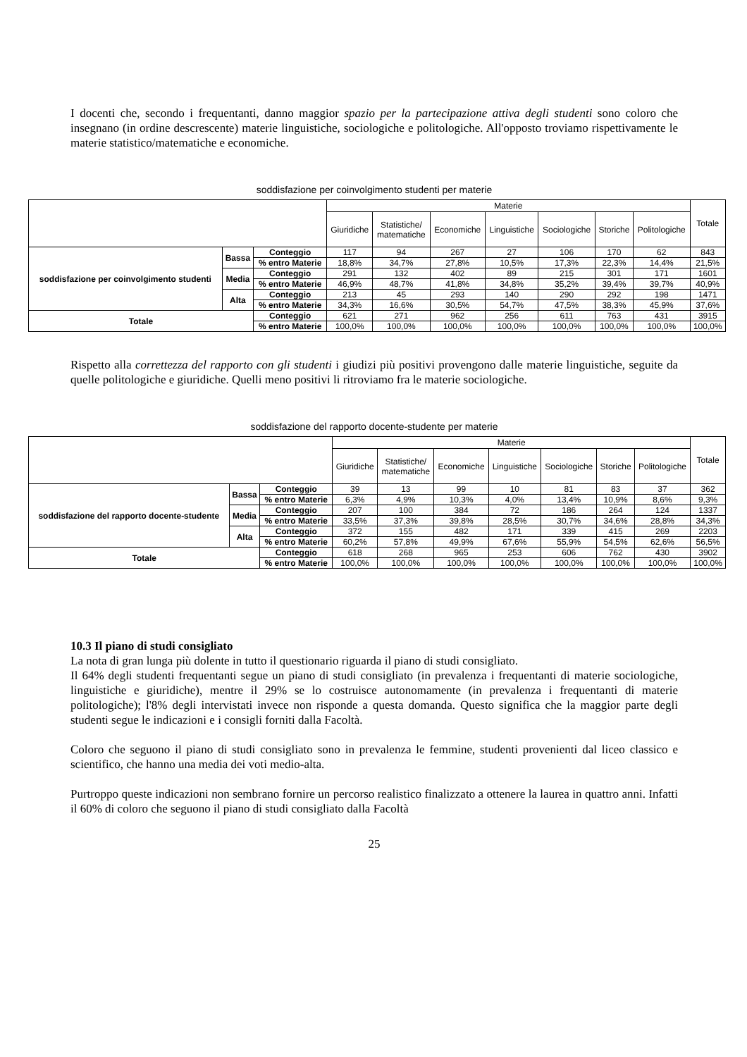I docenti che, secondo i frequentanti, danno maggior spazio per la partecipazione attiva degli studenti sono coloro che insegnano (in ordine descrescente) materie linguistiche, sociologiche e politologiche. All'opposto troviamo rispettivamente le materie statistico/matematiche e economiche.
soddisfazione per coinvolgimento studenti per materie
| | | | Materie | | | | | | | Totale |
| | | | Giuridiche | Statistiche/ matematiche | Economiche | Linguistiche | Sociologiche | Storiche | Politologiche | |
| soddisfazione per coinvolgimento studenti | Bassa | Conteggio | 117 | 94 | 267 | 27 | 106 | 170 | 62 | 843 |
| | | % entro Materie | 18,8% | 34,7% | 27,8% | 10,5% | 17,3% | 22,3% | 14,4% | 21,5% |
| | Media | Conteggio | 291 | 132 | 402 | 89 | 215 | 301 | 171 | 1601 |
| | | % entro Materie | 46,9% | 48,7% | 41,8% | 34,8% | 35,2% | 39,4% | 39,7% | 40,9% |
| | Alta | Conteggio | 213 | 45 | 293 | 140 | 290 | 292 | 198 | 1471 |
| | | % entro Materie | 34,3% | 16,6% | 30,5% | 54,7% | 47,5% | 38,3% | 45,9% | 37,6% |
| Totale | | Conteggio | 621 | 271 | 962 | 256 | 611 | 763 | 431 | 3915 |
| | | % entro Materie | 100,0% | 100,0% | 100,0% | 100,0% | 100,0% | 100,0% | 100,0% | 100,0% |
Rispetto alla correttezza del rapporto con gli studenti i giudizi più positivi provengono dalle materie linguistiche, seguite da quelle politologiche e giuridiche. Quelli meno positivi li ritroviamo fra le materie sociologiche.
soddisfazione del rapporto docente-studente per materie
| | | | Materie | | | | | | | Totale |
| | | | Giuridiche | Statistiche/ matematiche | Economiche | Linguistiche | Sociologiche | Storiche | Politologiche | |
| soddisfazione del rapporto docente-studente | Bassa | Conteggio | 39 | 13 | 99 | 10 | 81 | 83 | 37 | 362 |
| | | % entro Materie | 6,3% | 4,9% | 10,3% | 4,0% | 13,4% | 10,9% | 8,6% | 9,3% |
| | Media | Conteggio | 207 | 100 | 384 | 72 | 186 | 264 | 124 | 1337 |
| | | % entro Materie | 33,5% | 37,3% | 39,8% | 28,5% | 30,7% | 34,6% | 28,8% | 34,3% |
| | Alta | Conteggio | 372 | 155 | 482 | 171 | 339 | 415 | 269 | 2203 |
| | | % entro Materie | 60,2% | 57,8% | 49,9% | 67,6% | 55,9% | 54,5% | 62,6% | 56,5% |
| Totale | | Conteggio | 618 | 268 | 965 | 253 | 606 | 762 | 430 | 3902 |
| | | % entro Materie | 100,0% | 100,0% | 100,0% | 100,0% | 100,0% | 100,0% | 100,0% | 100,0% |
10.3 Il piano di studi consigliato
La nota di gran lunga più dolente in tutto il questionario riguarda il piano di studi consigliato.
Il 64% degli studenti frequentanti segue un piano di studi consigliato (in prevalenza i frequentanti di materie sociologiche, linguistiche e giuridiche), mentre il 29% se lo costruisce autonomamente (in prevalenza i frequentanti di materie politologiche); l'8% degli intervistati invece non risponde a questa domanda. Questo significa che la maggior parte degli studenti segue le indicazioni e i consigli forniti dalla Facoltà.
Coloro che seguono il piano di studi consigliato sono in prevalenza le femmine, studenti provenienti dal liceo classico e scientifico, che hanno una media dei voti medio-alta.
Purtroppo queste indicazioni non sembrano fornire un percorso realistico finalizzato a ottenere la laurea in quattro anni. Infatti il 60% di coloro che seguono il piano di studi consigliato dalla Facoltà
25